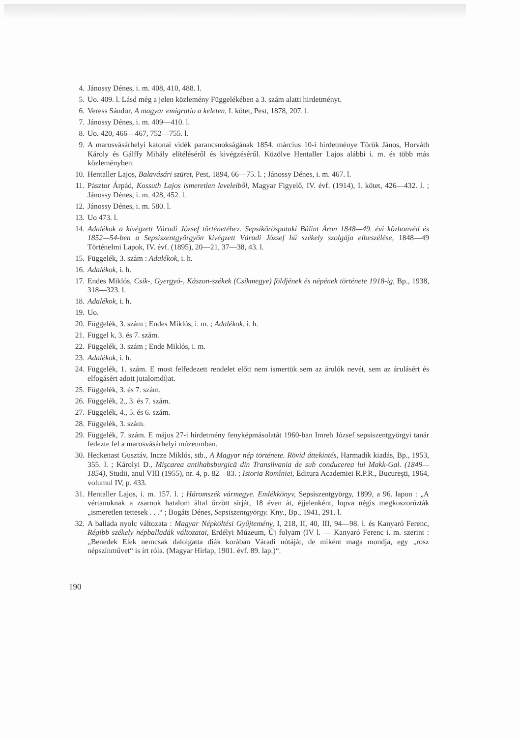4. Jánossy Dénes, i. m. 408, 410, 488. l.
5. Uo. 409. l. Lásd még a jelen közlemény Függelékében a 3. szám alatti hirdetményt.
6. Veress Sándor, A magyar emigratio a keleten, I. kötet, Pest, 1878, 207. l.
7. Jánossy Dénes, i. m. 409—410. l.
8. Uo. 420, 466—467, 752—755. l.
9. A marosvásárhelyi katonai vidék parancsnokságának 1854. március 10-i hirdetménye Török János, Horváth Károly és Gálffy Mihály elítéléséről és kivégzéséről. Közölve Hentaller Lajos alábbi i. m. és több más közleményben.
10. Hentaller Lajos, Balavásári szüret, Pest, 1894, 66—75. l. ; Jánossy Dénes, i. m. 467. l.
11. Pásztor Árpád, Kossuth Lajos ismeretlen leveleiből, Magyar Figyelő, IV. évf. (1914), I. kötet, 426—432. l. ; Jánossy Dénes, i. m. 428, 452. l.
12. Jánossy Dénes, i. m. 580. l.
13. Uo 473. l.
14. Adalékok a kivégzett Váradi József történetéhez. Sepsikőröspataki Bálint Áron 1848—49. évi közhonvéd és 1852—54-ben a Sepsiszentgyörgyön kivégzett Váradi József hű székely szolgája elbeszélése, 1848—49 Történelmi Lapok, IV. évf. (1895), 20—21, 37—38, 43. l.
15. Függelék, 3. szám : Adalékok, i. h.
16. Adalékok, i. h.
17. Endes Miklós, Csík-, Gyergyó-, Kászon-székek (Csíkmegye) földjének és népének története 1918-ig, Bp., 1938, 318—323. l.
18. Adalékok, i. h.
19. Uo.
20. Függelék, 3. szám ; Endes Miklós, i. m. ; Adalékok, i. h.
21. Függel k, 3. és 7. szám.
22. Függelék, 3. szám ; Ende Miklós, i. m.
23. Adalékok, i. h.
24. Függelék, 1. szám. E most felfedezett rendelet előtt nem ismertük sem az árulók nevét, sem az árulásért és elfogásért adott jutalomdíjat.
25. Függelék, 3. és 7. szám.
26. Függelék, 2., 3. és 7. szám.
27. Függelék, 4., 5. és 6. szám.
28. Függelék, 3. szám.
29. Függelék, 7. szám. E május 27-i hírdetmény fenyképmásolatát 1960-ban Imreh József sepsiszentgyörgyi tanár fedezte fel a marosvásárhelyi múzeumban.
30. Heckenast Gusztáv, Incze Miklós, stb., A Magyar nép története. Rövid áttekintés, Harmadik kiadás, Bp., 1953, 355. l. ; Károlyi D., Mişcarea antihabsburgică din Transilvania de sub conducerea lui Makk-Gal. (1849—1854), Studii, anul VIII (1955), nr. 4, p. 82—83. ; Istoria Romîniei, Editura Academiei R.P.R., Bucureşti, 1964, volumul IV, p. 433.
31. Hentaller Lajos, i. m. 157. l. ; Háromszék vármegye. Emlékkönyv, Sepsiszentgyörgy, 1899, a 96. lapon : „A vértanuknak a zsarnok hatalom által őrzött sírját, 18 éven át, éjjelenként, lopva négis megkoszorúzták „ismeretlen tettesek . . .“ ; Bogáts Dénes, Sepsiszentgyörgy. Kny., Bp., 1941, 291. l.
32. A ballada nyolc változata : Magyar Népköltési Gyűjtemény, I, 218, II, 40, III, 94—98. l. és Kanyaró Ferenc, Régibb székely népballadák változatai, Erdélyi Múzeum, Új folyam (IV l. — Kanyaró Ferenc i. m. szerint : „Benedek Elek nemcsak dalolgatta diák korában Váradi nótáját, de miként maga mondja, egy „rosz népszínművet“ is írt róla. (Magyar Hírlap, 1901. évf. 89. lap.)“.
190